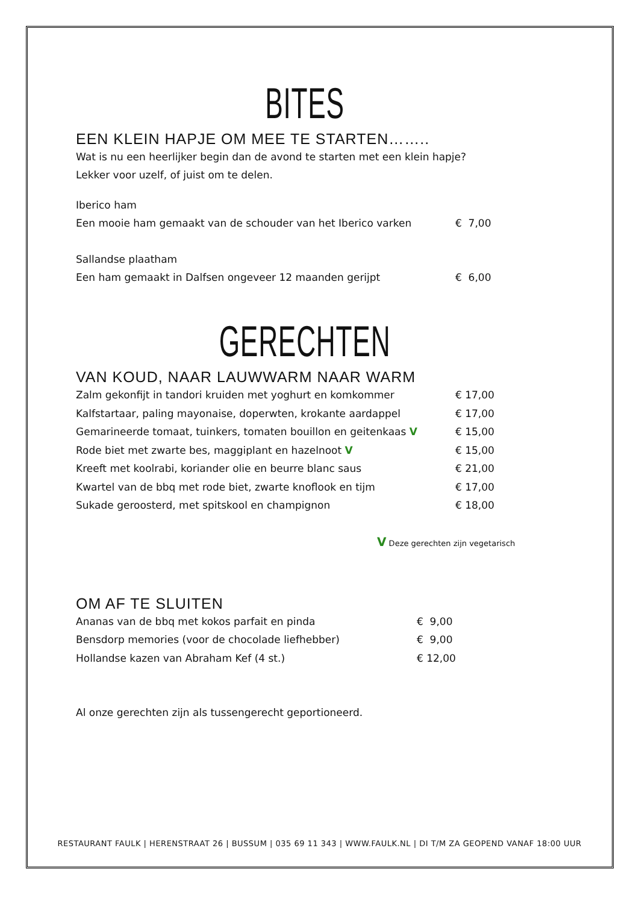BITES
EEN KLEIN HAPJE OM MEE TE STARTEN……..
Wat is nu een heerlijker begin dan de avond te starten met een klein hapje?
Lekker voor uzelf, of juist om te delen.
Iberico ham
Een mooie ham gemaakt van de schouder van het Iberico varken € 7,00
Sallandse plaatham
Een ham gemaakt in Dalfsen ongeveer 12 maanden gerijpt € 6,00
GERECHTEN
VAN KOUD, NAAR LAUWWARM NAAR WARM
Zalm gekonfijt in tandori kruiden met yoghurt en komkommer € 17,00
Kalfstartaar, paling mayonaise, doperwten, krokante aardappel € 17,00
Gemarineerde tomaat, tuinkers, tomaten bouillon en geitenkaas V € 15,00
Rode biet met zwarte bes, maggiplant en hazelnoot V € 15,00
Kreeft met koolrabi, koriander olie en beurre blanc saus € 21,00
Kwartel van de bbq met rode biet, zwarte knoflook en tijm € 17,00
Sukade geroosterd, met spitskool en champignon € 18,00
V Deze gerechten zijn vegetarisch
OM AF TE SLUITEN
Ananas van de bbq met kokos parfait en pinda € 9,00
Bensdorp memories (voor de chocolade liefhebber) € 9,00
Hollandse kazen van Abraham Kef (4 st.) € 12,00
Al onze gerechten zijn als tussengerecht geportioneerd.
RESTAURANT FAULK | HERENSTRAAT 26 | BUSSUM | 035 69 11 343 | WWW.FAULK.NL | DI T/M ZA GEOPEND VANAF 18:00 UUR